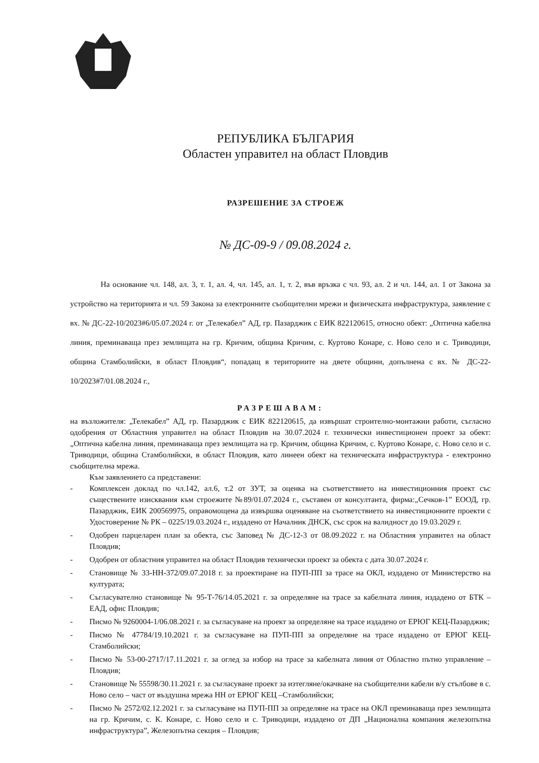РЕПУБЛИКА БЪЛГАРИЯ
Областен управител на област Пловдив
РАЗРЕШЕНИЕ ЗА СТРОЕЖ
№ ДС-09-9 / 09.08.2024 г.
На основание чл. 148, ал. 3, т. 1, ал. 4, чл. 145, ал. 1, т. 2, във връзка с чл. 93, ал. 2 и чл. 144, ал. 1 от Закона за устройство на територията и чл. 59 Закона за електронните съобщителни мрежи и физическата инфраструктура, заявление с вх. № ДС-22-10/2023#6/05.07.2024 г. от „Телекабел” АД, гр. Пазарджик с ЕИК 822120615, относно обект: „Оптична кабелна линия, преминаваща през землищата на гр. Кричим, община Кричим, с. Куртово Конаре, с. Ново село и с. Триводици, община Стамболийски, в област Пловдив“, попадащ в териториите на двете общини, допълнена с вх. № ДС-22-10/2023#7/01.08.2024 г.,
РАЗРЕШАВАМ:
на възложителя: „Телекабел” АД, гр. Пазарджик с ЕИК 822120615, да извършат строително-монтажни работи, съгласно одобрения от Областния управител на област Пловдив на 30.07.2024 г. технически инвестиционен проект за обект: „Оптична кабелна линия, преминаваща през землищата на гр. Кричим, община Кричим, с. Куртово Конаре, с. Ново село и с. Триводици, община Стамболийски, в област Пловдив, като линеен обект на техническата инфраструктура - електронно съобщителна мрежа.
Към заявлението са представени:
- Комплексен доклад по чл.142, ал.6, т.2 от ЗУТ, за оценка на съответствието на инвестиционния проект със съществените изисквания към строежите №89/01.07.2024 г., съставен от консултанта, фирма:„Сечков-1” ЕООД, гр. Пазарджик, ЕИК 200569975, оправомощена да извършва оценяване на съответствието на инвестиционните проекти с Удостоверение № РК – 0225/19.03.2024 г., издадено от Началник ДНСК, със срок на валидност до 19.03.2029 г.
- Одобрен парцеларен план за обекта, със Заповед № ДС-12-3 от 08.09.2022 г. на Областния управител на област Пловдив;
- Одобрен от областния управител на област Пловдив технически проект за обекта с дата 30.07.2024 г.
- Становище № 33-НН-372/09.07.2018 г. за проектиране на ПУП-ПП за трасе на ОКЛ, издадено от Министерство на културата;
- Съгласувателно становище № 95-Т-76/14.05.2021 г. за определяне на трасе за кабелната линия, издадено от БТК – ЕАД, офис Пловдив;
- Писмо № 9260004-1/06.08.2021 г. за съгласуване на проект за определяне на трасе издадено от ЕРЮГ КЕЦ-Пазарджик;
- Писмо № 47784/19.10.2021 г. за съгласуване на ПУП-ПП за определяне на трасе издадено от ЕРЮГ КЕЦ-Стамболийски;
- Писмо № 53-00-2717/17.11.2021 г. за оглед за избор на трасе за кабелната линия от Областно пътно управление – Пловдив;
- Становище № 55598/30.11.2021 г. за съгласуване проект за изтегляне/окачване на съобщителни кабели в/у стълбове в с. Ново село – част от въздушна мрежа НН от ЕРЮГ КЕЦ –Стамболийски;
- Писмо № 2572/02.12.2021 г. за съгласуване на ПУП-ПП за определяне на трасе на ОКЛ преминаваща през землищата на гр. Кричим, с. К. Конаре, с. Ново село и с. Триводици, издадено от ДП „Национална компания железопътна инфраструктура”, Железопътна секция – Пловдив;